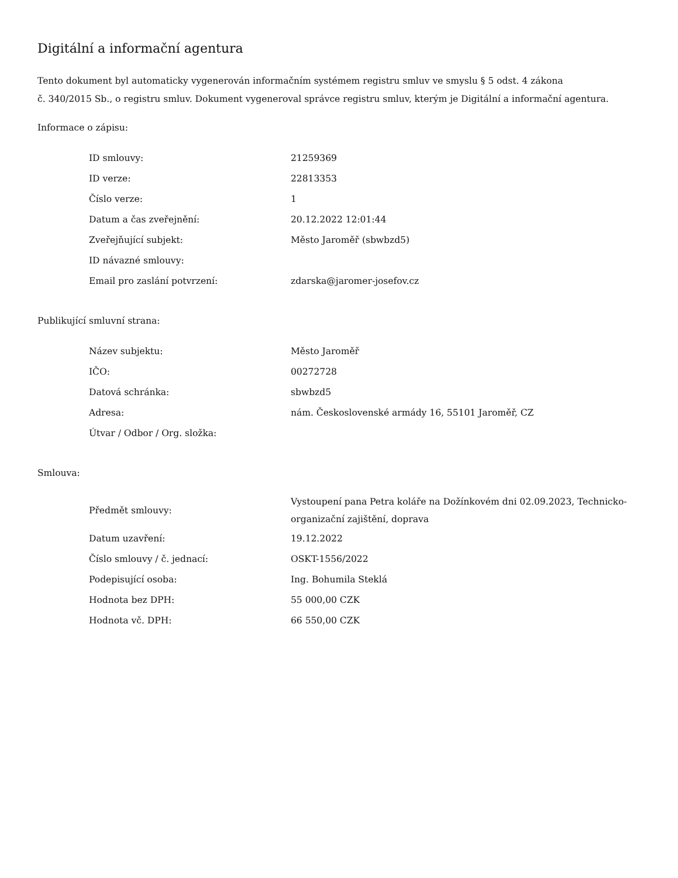Digitální a informační agentura
Tento dokument byl automaticky vygenerován informačním systémem registru smluv ve smyslu § 5 odst. 4 zákona
č. 340/2015 Sb., o registru smluv. Dokument vygeneroval správce registru smluv, kterým je Digitální a informační agentura.
Informace o zápisu:
| ID smlouvy: | 21259369 |
| ID verze: | 22813353 |
| Číslo verze: | 1 |
| Datum a čas zveřejnění: | 20.12.2022 12:01:44 |
| Zveřejňující subjekt: | Město Jaroměř (sbwbzd5) |
| ID návazné smlouvy: | |
| Email pro zaslání potvrzení: | zdarska@jaromer-josefov.cz |
Publikující smluvní strana:
| Název subjektu: | Město Jaroměř |
| IČO: | 00272728 |
| Datová schránka: | sbwbzd5 |
| Adresa: | nám. Československé armády 16, 55101 Jaroměř, CZ |
| Útvar / Odbor / Org. složka: | |
Smlouva:
| Předmět smlouvy: | Vystoupení pana Petra koláře na Dožínkovém dni 02.09.2023, Technicko-organizační zajištění, doprava |
| Datum uzavření: | 19.12.2022 |
| Číslo smlouvy / č. jednací: | OSKT-1556/2022 |
| Podepisující osoba: | Ing. Bohumila Steklá |
| Hodnota bez DPH: | 55 000,00 CZK |
| Hodnota vč. DPH: | 66 550,00 CZK |